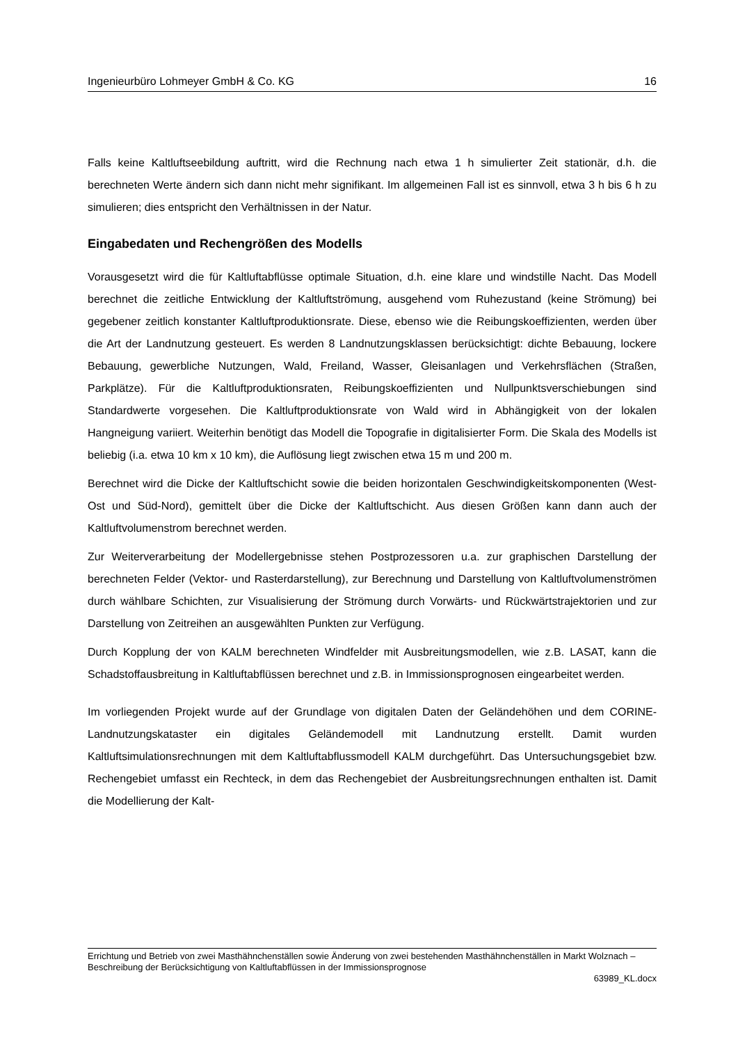Ingenieurbüro Lohmeyer GmbH & Co. KG 16
Falls keine Kaltluftseebildung auftritt, wird die Rechnung nach etwa 1 h simulierter Zeit stationär, d.h. die berechneten Werte ändern sich dann nicht mehr signifikant. Im allgemeinen Fall ist es sinnvoll, etwa 3 h bis 6 h zu simulieren; dies entspricht den Verhältnissen in der Natur.
Eingabedaten und Rechengrößen des Modells
Vorausgesetzt wird die für Kaltluftabflüsse optimale Situation, d.h. eine klare und windstille Nacht. Das Modell berechnet die zeitliche Entwicklung der Kaltluftströmung, ausgehend vom Ruhezustand (keine Strömung) bei gegebener zeitlich konstanter Kaltluftproduktionsrate. Diese, ebenso wie die Reibungskoeffizienten, werden über die Art der Landnutzung gesteuert. Es werden 8 Landnutzungsklassen berücksichtigt: dichte Bebauung, lockere Bebauung, gewerbliche Nutzungen, Wald, Freiland, Wasser, Gleisanlagen und Verkehrsflächen (Straßen, Parkplätze). Für die Kaltluftproduktionsraten, Reibungskoeffizienten und Nullpunktsverschiebungen sind Standardwerte vorgesehen. Die Kaltluftproduktionsrate von Wald wird in Abhängigkeit von der lokalen Hangneigung variiert. Weiterhin benötigt das Modell die Topografie in digitalisierter Form. Die Skala des Modells ist beliebig (i.a. etwa 10 km x 10 km), die Auflösung liegt zwischen etwa 15 m und 200 m.
Berechnet wird die Dicke der Kaltluftschicht sowie die beiden horizontalen Geschwindigkeitskomponenten (West-Ost und Süd-Nord), gemittelt über die Dicke der Kaltluftschicht. Aus diesen Größen kann dann auch der Kaltluftvolumenstrom berechnet werden.
Zur Weiterverarbeitung der Modellergebnisse stehen Postprozessoren u.a. zur graphischen Darstellung der berechneten Felder (Vektor- und Rasterdarstellung), zur Berechnung und Darstellung von Kaltluftvolumenströmen durch wählbare Schichten, zur Visualisierung der Strömung durch Vorwärts- und Rückwärtstrajektorien und zur Darstellung von Zeitreihen an ausgewählten Punkten zur Verfügung.
Durch Kopplung der von KALM berechneten Windfelder mit Ausbreitungsmodellen, wie z.B. LASAT, kann die Schadstoffausbreitung in Kaltluftabflüssen berechnet und z.B. in Immissionsprognosen eingearbeitet werden.
Im vorliegenden Projekt wurde auf der Grundlage von digitalen Daten der Geländehöhen und dem CORINE-Landnutzungskataster ein digitales Geländemodell mit Landnutzung erstellt. Damit wurden Kaltluftsimulationsrechnungen mit dem Kaltluftabflussmodell KALM durchgeführt. Das Untersuchungsgebiet bzw. Rechengebiet umfasst ein Rechteck, in dem das Rechengebiet der Ausbreitungsrechnungen enthalten ist. Damit die Modellierung der Kalt-
Errichtung und Betrieb von zwei Masthähnchenställen sowie Änderung von zwei bestehenden Masthähnchenställen in Markt Wolznach – Beschreibung der Berücksichtigung von Kaltluftabflüssen in der Immissionsprognose
63989_KL.docx